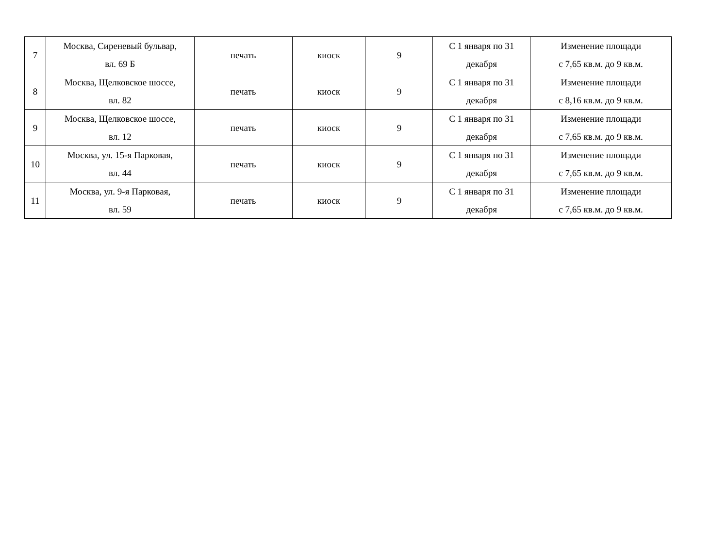| 7 | Москва, Сиреневый бульвар, вл. 69 Б | печать | киоск | 9 | С 1 января по 31 декабря | Изменение площади с 7,65 кв.м. до 9 кв.м. |
| 8 | Москва, Щелковское шоссе, вл. 82 | печать | киоск | 9 | С 1 января по 31 декабря | Изменение площади с 8,16 кв.м. до 9 кв.м. |
| 9 | Москва, Щелковское шоссе, вл. 12 | печать | киоск | 9 | С 1 января по 31 декабря | Изменение площади с 7,65 кв.м. до 9 кв.м. |
| 10 | Москва, ул. 15-я Парковая, вл. 44 | печать | киоск | 9 | С 1 января по 31 декабря | Изменение площади с 7,65 кв.м. до 9 кв.м. |
| 11 | Москва, ул. 9-я Парковая, вл. 59 | печать | киоск | 9 | С 1 января по 31 декабря | Изменение площади с 7,65 кв.м. до 9 кв.м. |